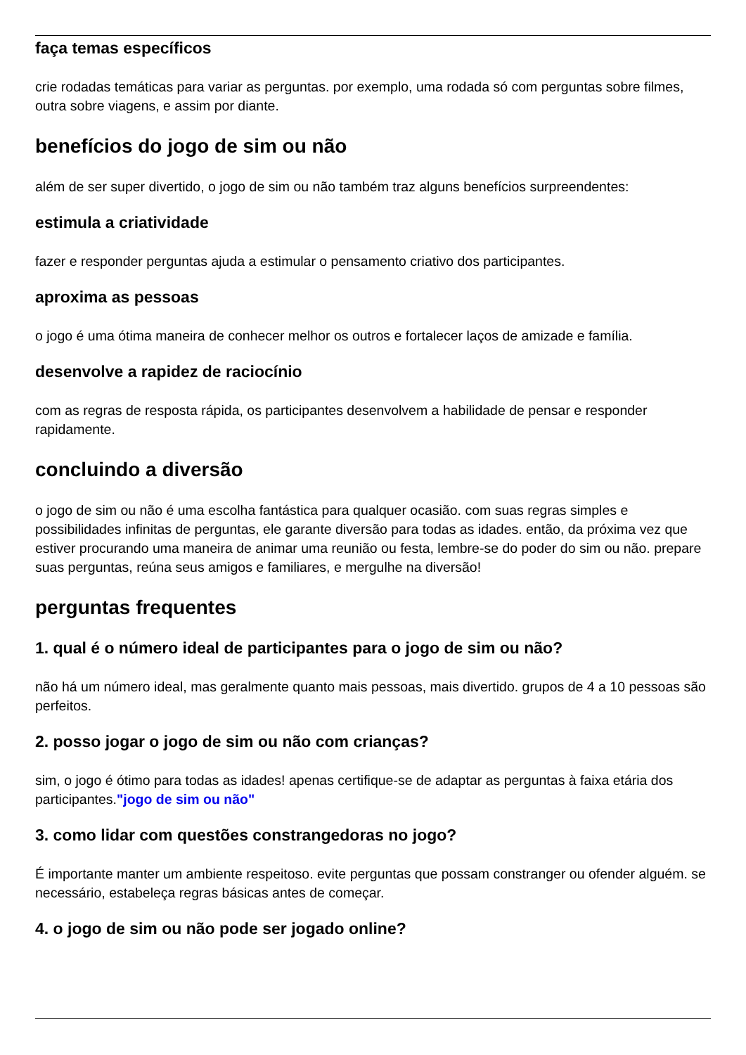faça temas específicos
crie rodadas temáticas para variar as perguntas. por exemplo, uma rodada só com perguntas sobre filmes, outra sobre viagens, e assim por diante.
benefícios do jogo de sim ou não
além de ser super divertido, o jogo de sim ou não também traz alguns benefícios surpreendentes:
estimula a criatividade
fazer e responder perguntas ajuda a estimular o pensamento criativo dos participantes.
aproxima as pessoas
o jogo é uma ótima maneira de conhecer melhor os outros e fortalecer laços de amizade e família.
desenvolve a rapidez de raciocínio
com as regras de resposta rápida, os participantes desenvolvem a habilidade de pensar e responder rapidamente.
concluindo a diversão
o jogo de sim ou não é uma escolha fantástica para qualquer ocasião. com suas regras simples e possibilidades infinitas de perguntas, ele garante diversão para todas as idades. então, da próxima vez que estiver procurando uma maneira de animar uma reunião ou festa, lembre-se do poder do sim ou não. prepare suas perguntas, reúna seus amigos e familiares, e mergulhe na diversão!
perguntas frequentes
1. qual é o número ideal de participantes para o jogo de sim ou não?
não há um número ideal, mas geralmente quanto mais pessoas, mais divertido. grupos de 4 a 10 pessoas são perfeitos.
2. posso jogar o jogo de sim ou não com crianças?
sim, o jogo é ótimo para todas as idades! apenas certifique-se de adaptar as perguntas à faixa etária dos participantes."jogo de sim ou não"
3. como lidar com questões constrangedoras no jogo?
É importante manter um ambiente respeitoso. evite perguntas que possam constranger ou ofender alguém. se necessário, estabeleça regras básicas antes de começar.
4. o jogo de sim ou não pode ser jogado online?